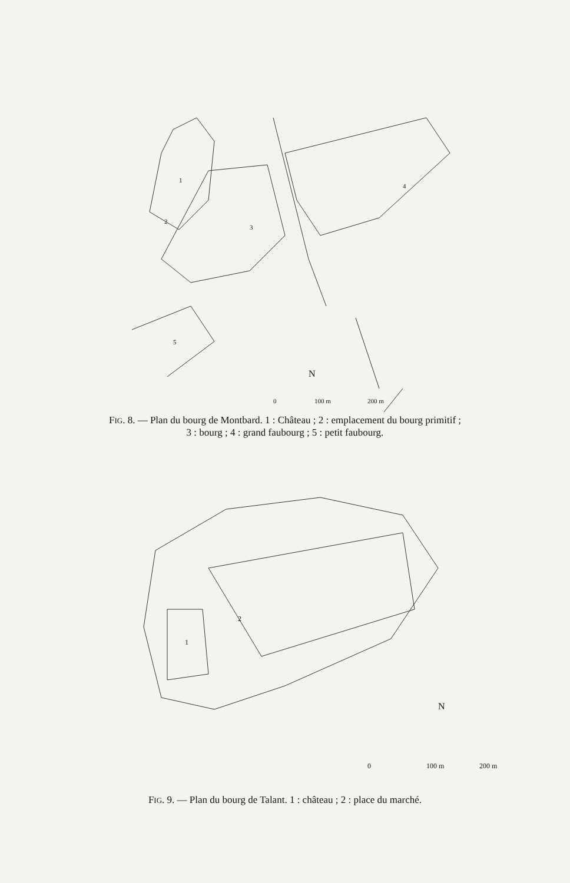1
2
3
4
5
N
0
100 m
200 m
FIG. 8. — Plan du bourg de Montbard. 1 : Château ; 2 : emplacement du bourg primitif ;
3 : bourg ; 4 : grand faubourg ; 5 : petit faubourg.
1
2
N
0
100 m
200 m
FIG. 9. — Plan du bourg de Talant. 1 : château ; 2 : place du marché.